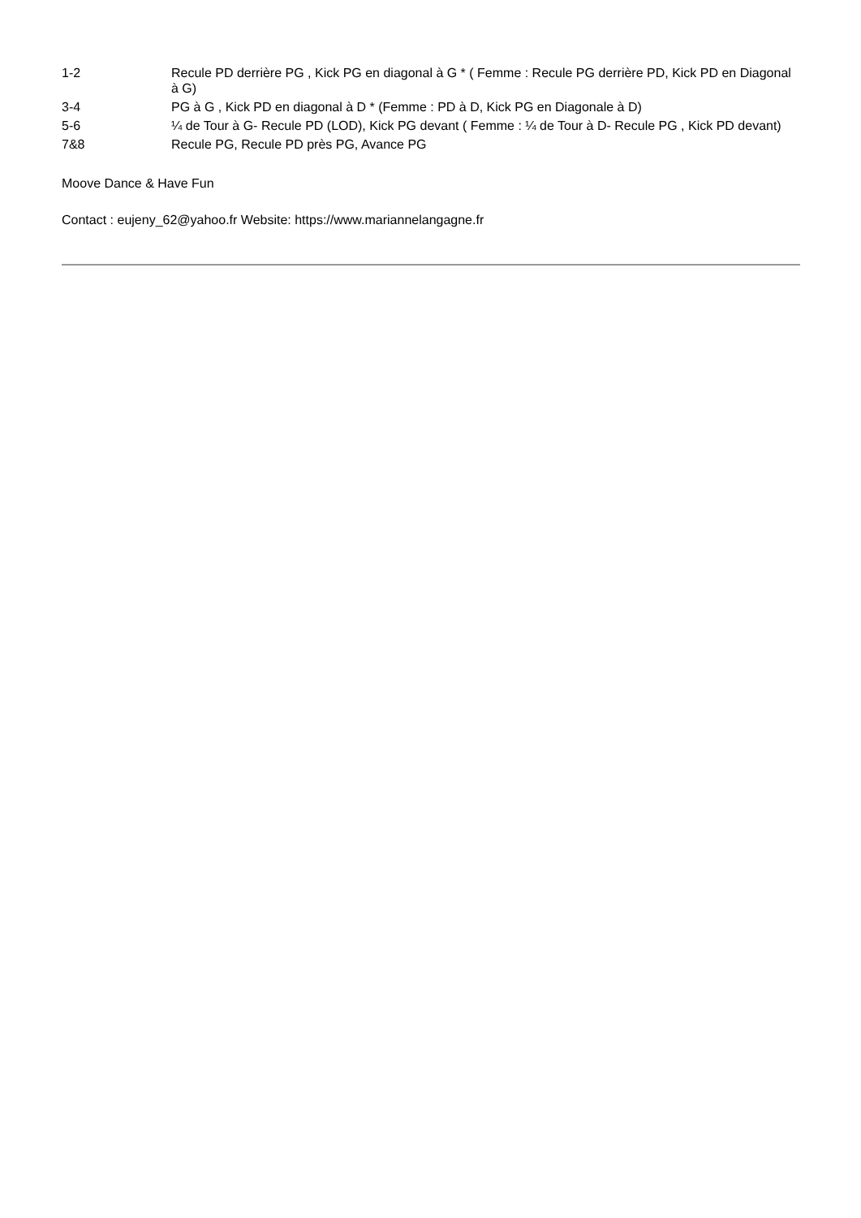| 1-2 | Recule PD derrière PG , Kick PG en diagonal à G * ( Femme : Recule PG derrière PD, Kick PD en Diagonal à G) |
| 3-4 | PG à G , Kick PD en diagonal à D * (Femme : PD à D, Kick PG en Diagonale à D) |
| 5-6 | ¼ de Tour à G- Recule PD (LOD), Kick PG devant ( Femme : ¼ de Tour à D- Recule PG , Kick PD devant) |
| 7&8 | Recule PG, Recule PD près PG, Avance PG |
Moove Dance & Have Fun
Contact : eujeny_62@yahoo.fr Website: https://www.mariannelangagne.fr